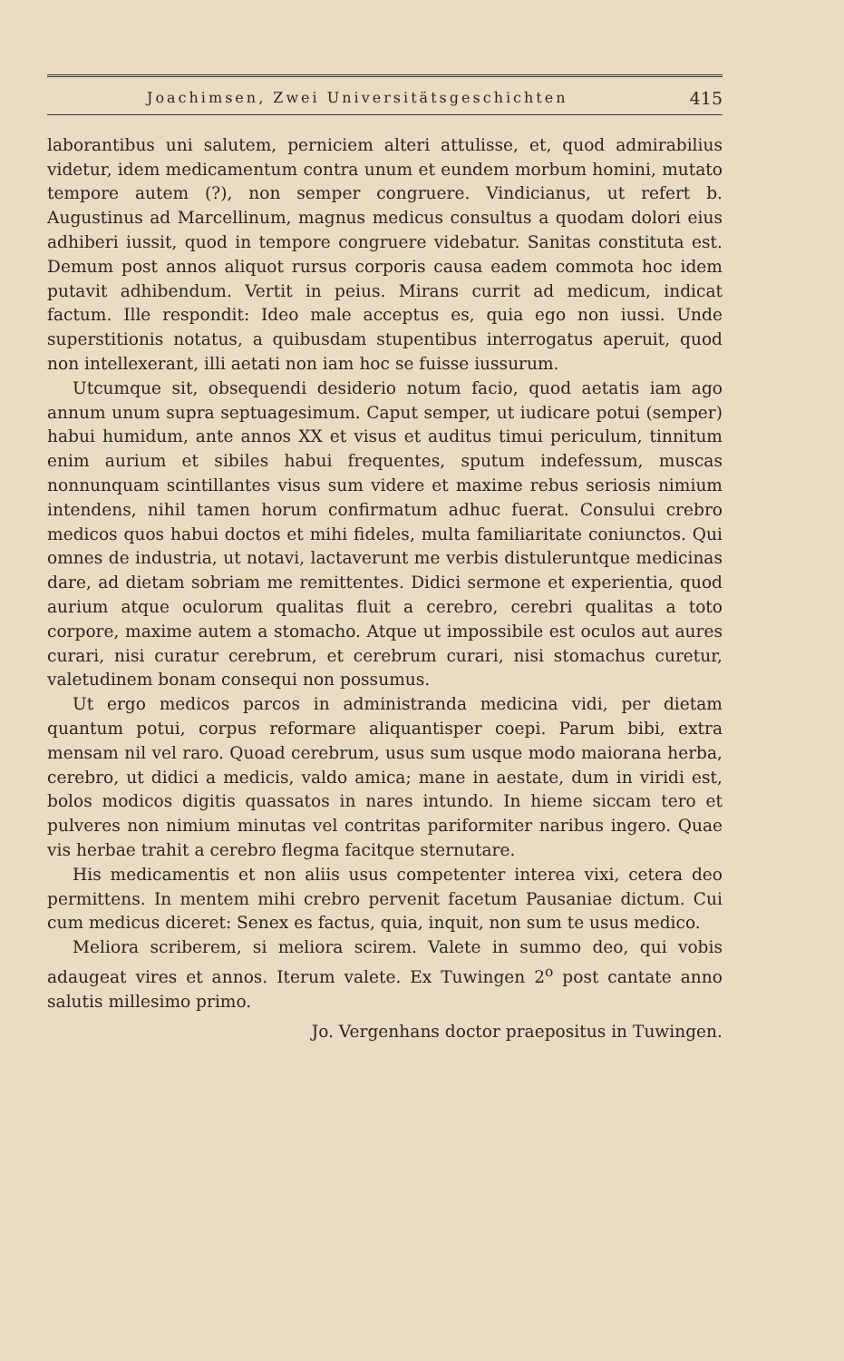Joachimsen, Zwei Universitätsgeschichten 415
laborantibus uni salutem, perniciem alteri attulisse, et, quod admirabilius videtur, idem medicamentum contra unum et eundem morbum homini, mutato tempore autem (?), non semper congruere. Vindicianus, ut refert b. Augustinus ad Marcellinum, magnus medicus consultus a quodam dolori eius adhiberi iussit, quod in tempore congruere videbatur. Sanitas constituta est. Demum post annos aliquot rursus corporis causa eadem commota hoc idem putavit adhibendum. Vertit in peius. Mirans currit ad medicum, indicat factum. Ille respondit: Ideo male acceptus es, quia ego non iussi. Unde superstitionis notatus, a quibusdam stupentibus interrogatus aperuit, quod non intellexerant, illi aetati non iam hoc se fuisse iussurum.
Utcumque sit, obsequendi desiderio notum facio, quod aetatis iam ago annum unum supra septuagesimum. Caput semper, ut iudicare potui (semper) habui humidum, ante annos XX et visus et auditus timui periculum, tinnitum enim aurium et sibiles habui frequentes, sputum indefessum, muscas nonnunquam scintillantes visus sum videre et maxime rebus seriosis nimium intendens, nihil tamen horum confirmatum adhuc fuerat. Consului crebro medicos quos habui doctos et mihi fideles, multa familiaritate coniunctos. Qui omnes de industria, ut notavi, lactaverunt me verbis distuleruntque medicinas dare, ad dietam sobriam me remittentes. Didici sermone et experientia, quod aurium atque oculorum qualitas fluit a cerebro, cerebri qualitas a toto corpore, maxime autem a stomacho. Atque ut impossibile est oculos aut aures curari, nisi curatur cerebrum, et cerebrum curari, nisi stomachus curetur, valetudinem bonam consequi non possumus.
Ut ergo medicos parcos in administranda medicina vidi, per dietam quantum potui, corpus reformare aliquantisper coepi. Parum bibi, extra mensam nil vel raro. Quoad cerebrum, usus sum usque modo maiorana herba, cerebro, ut didici a medicis, valdo amica; mane in aestate, dum in viridi est, bolos modicos digitis quassatos in nares intundo. In hieme siccam tero et pulveres non nimium minutas vel contritas pariformiter naribus ingero. Quae vis herbae trahit a cerebro flegma facitque sternutare.
His medicamentis et non aliis usus competenter interea vixi, cetera deo permittens. In mentem mihi crebro pervenit facetum Pausaniae dictum. Cui cum medicus diceret: Senex es factus, quia, inquit, non sum te usus medico.
Meliora scriberem, si meliora scirem. Valete in summo deo, qui vobis adaugeat vires et annos. Iterum valete. Ex Tuwingen 2<sup>o</sup> post cantate anno salutis millesimo primo.
Jo. Vergenhans doctor praepositus in Tuwingen.